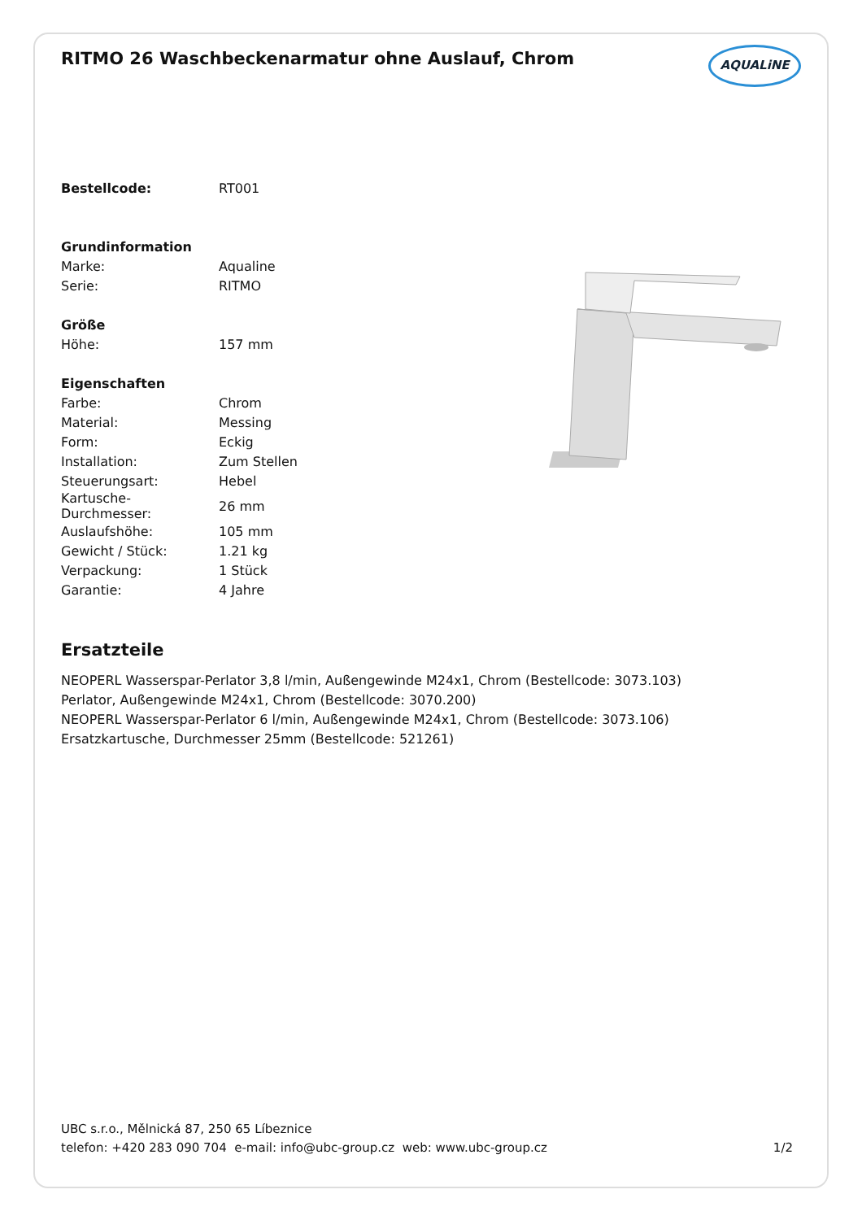RITMO 26 Waschbeckenarmatur ohne Auslauf, Chrom
AQUALiNE
| Bestellcode: | RT001 |
| Grundinformation | |
| Marke: | Aqualine |
| Serie: | RITMO |
| Größe | |
| Höhe: | 157 mm |
| Eigenschaften | |
| Farbe: | Chrom |
| Material: | Messing |
| Form: | Eckig |
| Installation: | Zum Stellen |
| Steuerungsart: | Hebel |
| Kartusche- Durchmesser: | 26 mm |
| Auslaufshöhe: | 105 mm |
| Gewicht / Stück: | 1.21 kg |
| Verpackung: | 1 Stück |
| Garantie: | 4 Jahre |
Ersatzteile
NEOPERL Wasserspar-Perlator 3,8 l/min, Außengewinde M24x1, Chrom (Bestellcode: 3073.103)
Perlator, Außengewinde M24x1, Chrom (Bestellcode: 3070.200)
NEOPERL Wasserspar-Perlator 6 l/min, Außengewinde M24x1, Chrom (Bestellcode: 3073.106)
Ersatzkartusche, Durchmesser 25mm (Bestellcode: 521261)
UBC s.r.o., Mělnická 87, 250 65 Líbeznice
telefon: +420 283 090 704 e-mail: info@ubc-group.cz web: www.ubc-group.cz 1/2